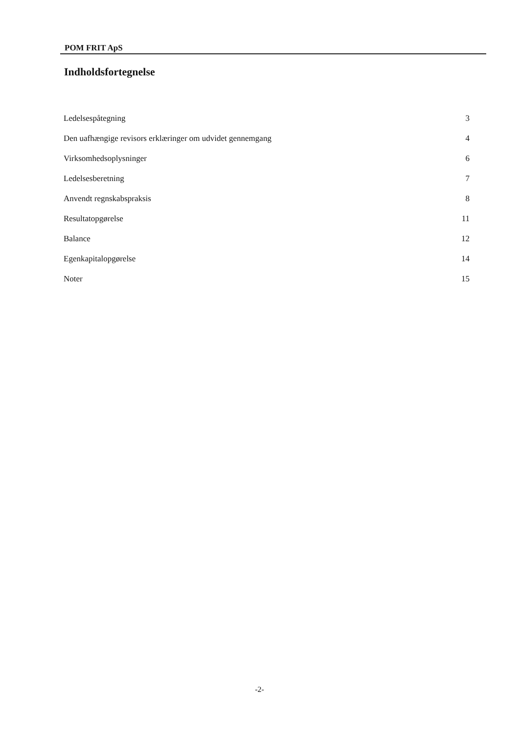POM FRIT ApS
Indholdsfortegnelse
Ledelsespåtegning 3
Den uafhængige revisors erklæringer om udvidet gennemgang 4
Virksomhedsoplysninger 6
Ledelsesberetning 7
Anvendt regnskabspraksis 8
Resultatopgørelse 11
Balance 12
Egenkapitalopgørelse 14
Noter 15
-2-